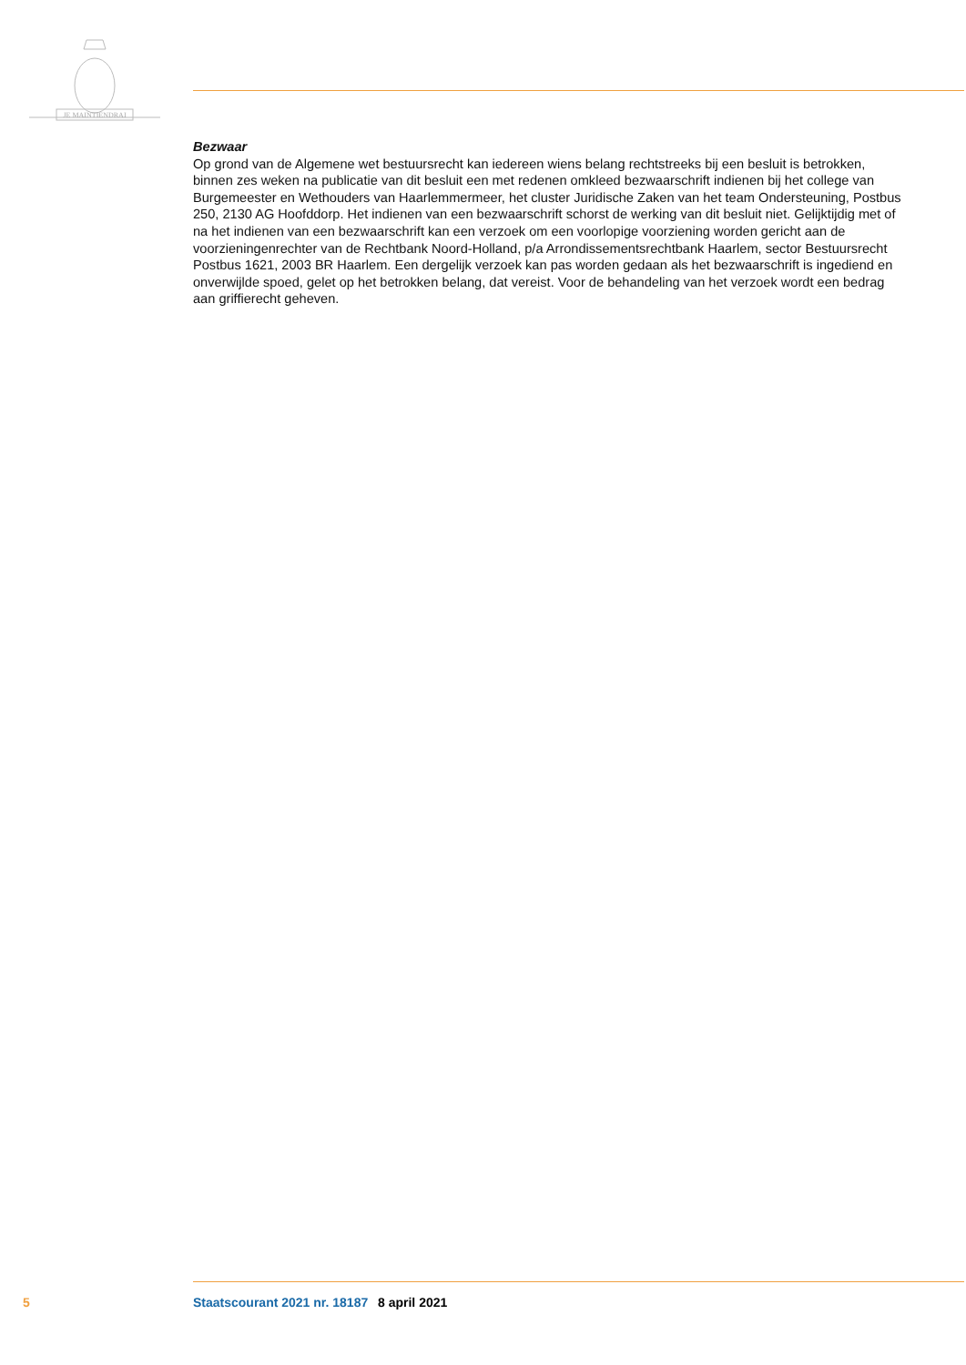JE MAINTIENDRAI
Bezwaar
Op grond van de Algemene wet bestuursrecht kan iedereen wiens belang rechtstreeks bij een besluit is betrokken, binnen zes weken na publicatie van dit besluit een met redenen omkleed bezwaarschrift indienen bij het college van Burgemeester en Wethouders van Haarlemmermeer, het cluster Juridische Zaken van het team Ondersteuning, Postbus 250, 2130 AG Hoofddorp. Het indienen van een bezwaarschrift schorst de werking van dit besluit niet. Gelijktijdig met of na het indienen van een bezwaarschrift kan een verzoek om een voorlopige voorziening worden gericht aan de voorzieningenrechter van de Rechtbank Noord-Holland, p/a Arrondissementsrechtbank Haarlem, sector Bestuursrecht Postbus 1621, 2003 BR Haarlem. Een dergelijk verzoek kan pas worden gedaan als het bezwaarschrift is ingediend en onverwijlde spoed, gelet op het betrokken belang, dat vereist. Voor de behandeling van het verzoek wordt een bedrag aan griffierecht geheven.
5 Staatscourant 2021 nr. 18187 8 april 2021